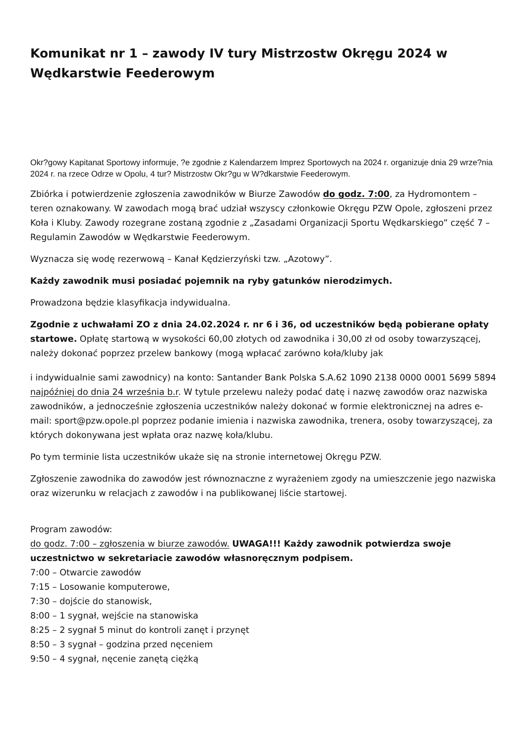Komunikat nr 1 – zawody IV tury Mistrzostw Okręgu 2024 w Wędkarstwie Feederowym
Okr?gowy Kapitanat Sportowy informuje, ?e zgodnie z Kalendarzem Imprez Sportowych na 2024 r. organizuje dnia 29 wrze?nia 2024 r. na rzece Odrze w Opolu, 4 tur? Mistrzostw Okr?gu w W?dkarstwie Feederowym.
Zbiórka i potwierdzenie zgłoszenia zawodników w Biurze Zawodów do godz. 7:00, za Hydromontem – teren oznakowany. W zawodach mogą brać udział wszyscy członkowie Okręgu PZW Opole, zgłoszeni przez Koła i Kluby. Zawody rozegrane zostaną zgodnie z „Zasadami Organizacji Sportu Wędkarskiego” część 7 – Regulamin Zawodów w Wędkarstwie Feederowym.
Wyznacza się wodę rezerwową – Kanał Kędzierzyński tzw. „Azotowy”.
Każdy zawodnik musi posiadać pojemnik na ryby gatunków nierodzimych.
Prowadzona będzie klasyfikacja indywidualna.
Zgodnie z uchwałami ZO z dnia 24.02.2024 r. nr 6 i 36, od uczestników będą pobierane opłaty startowe. Opłatę startową w wysokości 60,00 złotych od zawodnika i 30,00 zł od osoby towarzyszącej, należy dokonać poprzez przelew bankowy (mogą wpłacać zarówno koła/kluby jak
i indywidualnie sami zawodnicy) na konto: Santander Bank Polska S.A.62 1090 2138 0000 0001 5699 5894 najpóźniej do dnia 24 września b.r. W tytule przelewu należy podać datę i nazwę zawodów oraz nazwiska zawodników, a jednocześnie zgłoszenia uczestników należy dokonać w formie elektronicznej na adres e-mail: sport@pzw.opole.pl poprzez podanie imienia i nazwiska zawodnika, trenera, osoby towarzyszącej, za których dokonywana jest wpłata oraz nazwę koła/klubu.
Po tym terminie lista uczestników ukaże się na stronie internetowej Okręgu PZW.
Zgłoszenie zawodnika do zawodów jest równoznaczne z wyrażeniem zgody na umieszczenie jego nazwiska oraz wizerunku w relacjach z zawodów i na publikowanej liście startowej.
Program zawodów:
do godz. 7:00 – zgłoszenia w biurze zawodów. UWAGA!!! Każdy zawodnik potwierdza swoje uczestnictwo w sekretariacie zawodów własnoręcznym podpisem.
7:00 – Otwarcie zawodów
7:15 – Losowanie komputerowe,
7:30 – dojście do stanowisk,
8:00 – 1 sygnał, wejście na stanowiska
8:25 – 2 sygnał 5 minut do kontroli zanęt i przynęt
8:50 – 3 sygnał – godzina przed nęceniem
9:50 – 4 sygnał, nęcenie zanętą ciężką